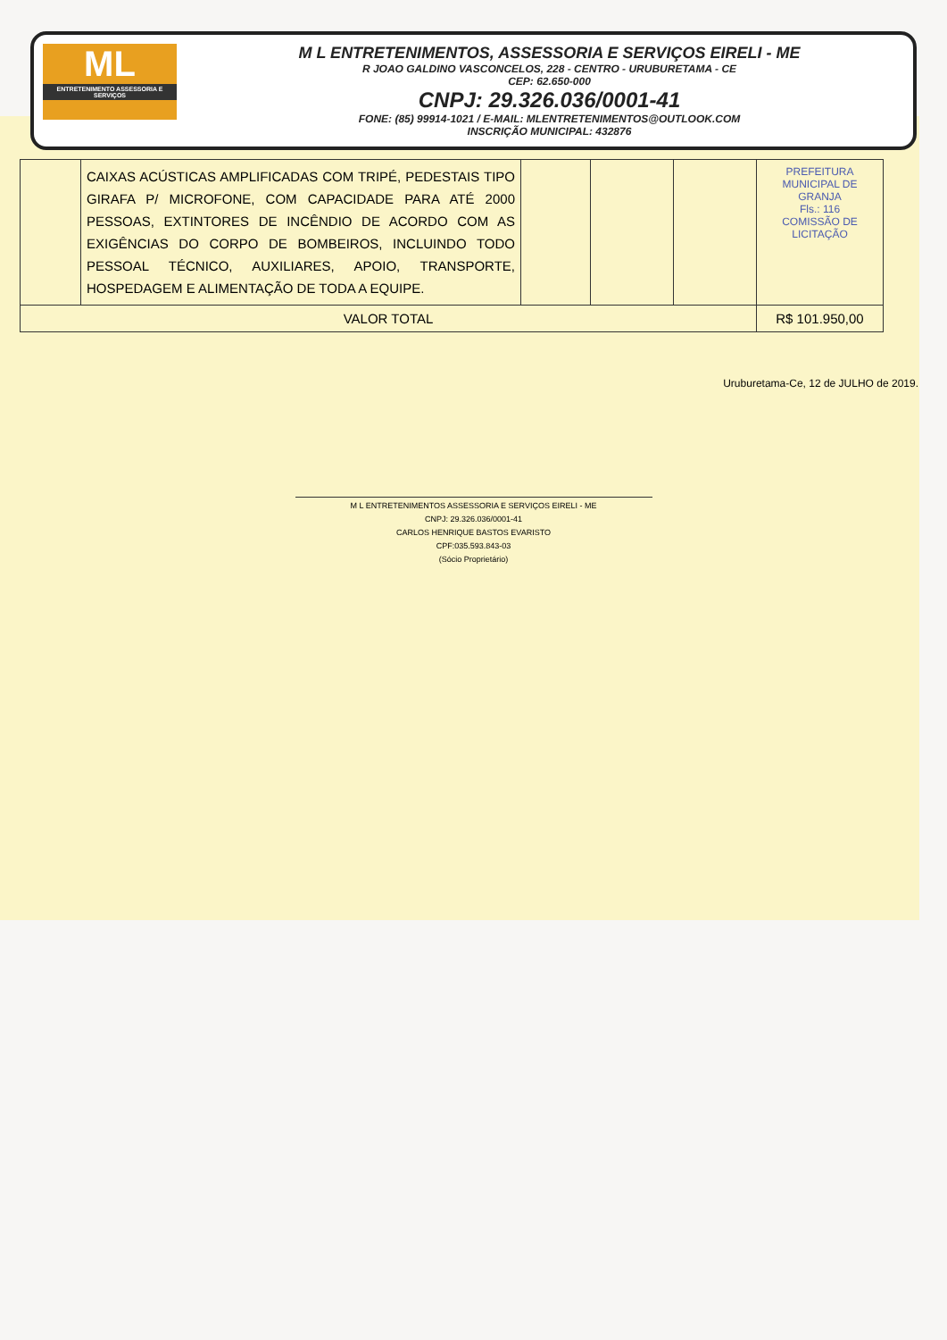ML
ENTRETENIMENTO ASSESSORIA E SERVIÇOS
M L ENTRETENIMENTOS, ASSESSORIA E SERVIÇOS EIRELI - ME
R JOAO GALDINO VASCONCELOS, 228 - CENTRO - URUBURETAMA - CE
CEP: 62.650-000
CNPJ: 29.326.036/0001-41
FONE: (85) 99914-1021 / E-MAIL: MLENTRETENIMENTOS@OUTLOOK.COM
INSCRIÇÃO MUNICIPAL: 432876
| | CAIXAS ACÚSTICAS AMPLIFICADAS COM TRIPÉ, PEDESTAIS TIPO GIRAFA P/ MICROFONE, COM CAPACIDADE PARA ATÉ 2000 PESSOAS, EXTINTORES DE INCÊNDIO DE ACORDO COM AS EXIGÊNCIAS DO CORPO DE BOMBEIROS, INCLUINDO TODO PESSOAL TÉCNICO, AUXILIARES, APOIO, TRANSPORTE, HOSPEDAGEM E ALIMENTAÇÃO DE TODA A EQUIPE. | | | | PREFEITURA MUNICIPAL DE GRANJA Fls.: 116 COMISSÃO DE LICITAÇÃO |
| VALOR TOTAL | | | | | R$ 101.950,00 |
Uruburetama-Ce, 12 de JULHO de 2019.
M L ENTRETENIMENTOS ASSESSORIA E SERVIÇOS EIRELI - ME
CNPJ: 29.326.036/0001-41
CARLOS HENRIQUE BASTOS EVARISTO
CPF:035.593.843-03
(Sócio Proprietário)